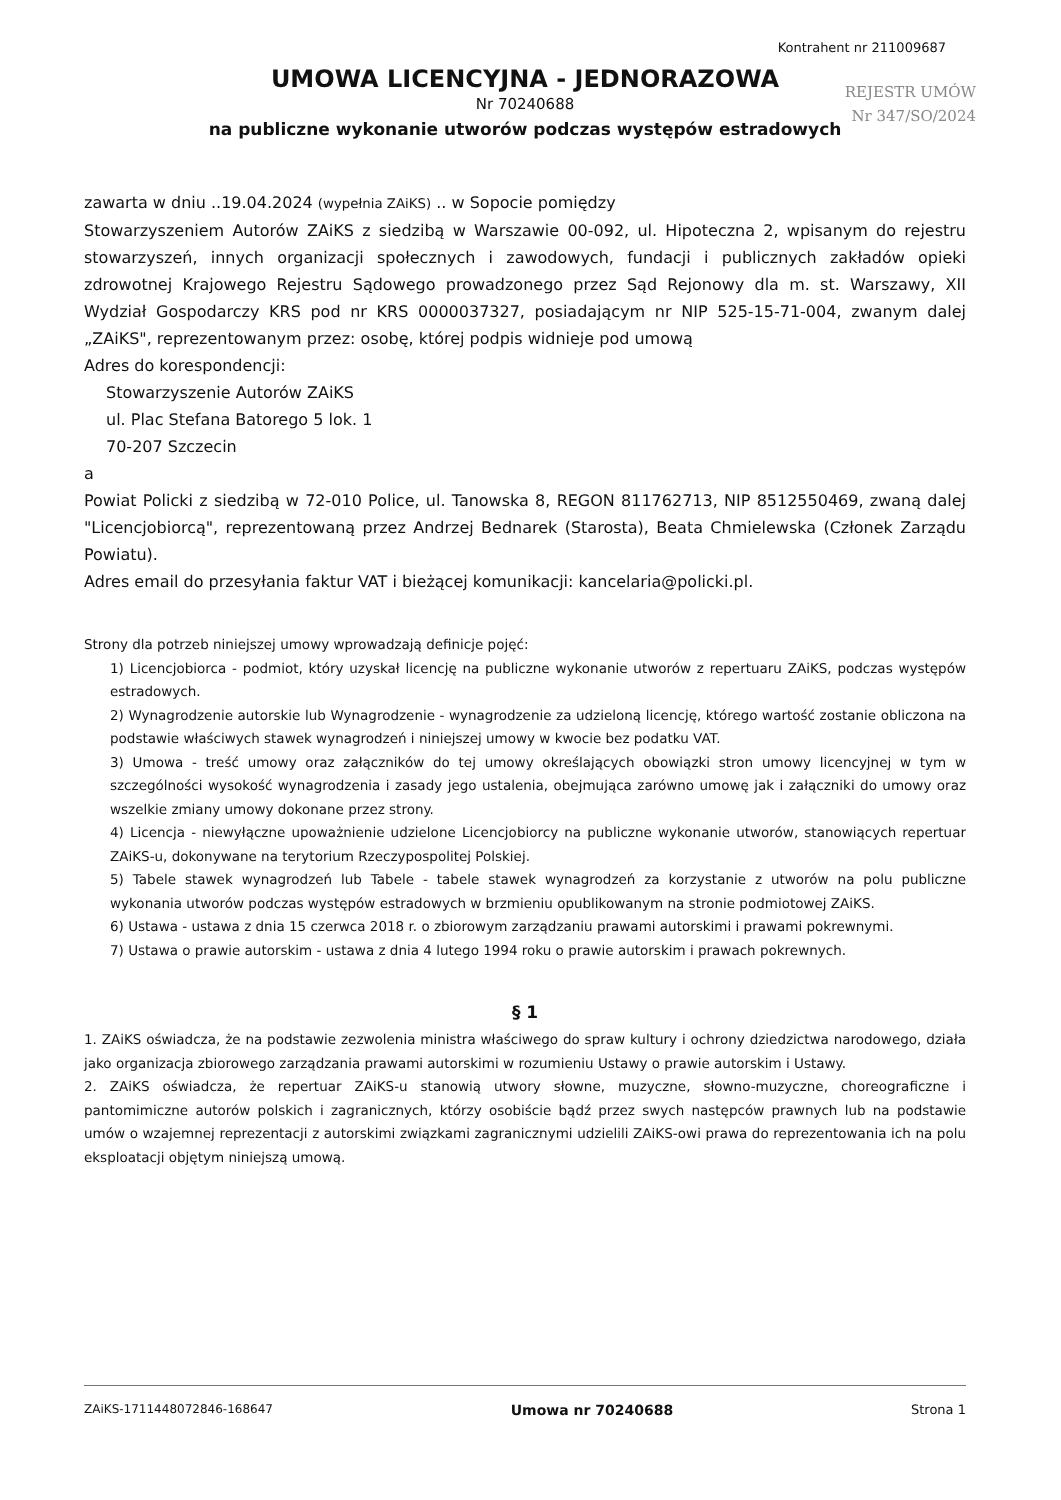Kontrahent nr 211009687
REJESTR UMÓW
Nr 347/SO/2024
UMOWA LICENCYJNA - JEDNORAZOWA
Nr 70240688
na publiczne wykonanie utworów podczas występów estradowych
zawarta w dniu ..19.04.2024 (wypełnia ZAiKS) .. w Sopocie pomiędzy
Stowarzyszeniem Autorów ZAiKS z siedzibą w Warszawie 00-092, ul. Hipoteczna 2, wpisanym do rejestru stowarzyszeń, innych organizacji społecznych i zawodowych, fundacji i publicznych zakładów opieki zdrowotnej Krajowego Rejestru Sądowego prowadzonego przez Sąd Rejonowy dla m. st. Warszawy, XII Wydział Gospodarczy KRS pod nr KRS 0000037327, posiadającym nr NIP 525-15-71-004, zwanym dalej „ZAiKS", reprezentowanym przez: osobę, której podpis widnieje pod umową
Adres do korespondencji:
Stowarzyszenie Autorów ZAiKS
ul. Plac Stefana Batorego 5 lok. 1
70-207 Szczecin
a
Powiat Policki z siedzibą w 72-010 Police, ul. Tanowska 8, REGON 811762713, NIP 8512550469, zwaną dalej "Licencjobiorcą", reprezentowaną przez Andrzej Bednarek (Starosta), Beata Chmielewska (Członek Zarządu Powiatu).
Adres email do przesyłania faktur VAT i bieżącej komunikacji: kancelaria@policki.pl.
Strony dla potrzeb niniejszej umowy wprowadzają definicje pojęć:
1) Licencjobiorca - podmiot, który uzyskał licencję na publiczne wykonanie utworów z repertuaru ZAiKS, podczas występów estradowych.
2) Wynagrodzenie autorskie lub Wynagrodzenie - wynagrodzenie za udzieloną licencję, którego wartość zostanie obliczona na podstawie właściwych stawek wynagrodzeń i niniejszej umowy w kwocie bez podatku VAT.
3) Umowa - treść umowy oraz załączników do tej umowy określających obowiązki stron umowy licencyjnej w tym w szczególności wysokość wynagrodzenia i zasady jego ustalenia, obejmująca zarówno umowę jak i załączniki do umowy oraz wszelkie zmiany umowy dokonane przez strony.
4) Licencja - niewyłączne upoważnienie udzielone Licencjobiorcy na publiczne wykonanie utworów, stanowiących repertuar ZAiKS-u, dokonywane na terytorium Rzeczypospolitej Polskiej.
5) Tabele stawek wynagrodzeń lub Tabele - tabele stawek wynagrodzeń za korzystanie z utworów na polu publiczne wykonania utworów podczas występów estradowych w brzmieniu opublikowanym na stronie podmiotowej ZAiKS.
6) Ustawa - ustawa z dnia 15 czerwca 2018 r. o zbiorowym zarządzaniu prawami autorskimi i prawami pokrewnymi.
7) Ustawa o prawie autorskim - ustawa z dnia 4 lutego 1994 roku o prawie autorskim i prawach pokrewnych.
§ 1
1. ZAiKS oświadcza, że na podstawie zezwolenia ministra właściwego do spraw kultury i ochrony dziedzictwa narodowego, działa jako organizacja zbiorowego zarządzania prawami autorskimi w rozumieniu Ustawy o prawie autorskim i Ustawy.
2. ZAiKS oświadcza, że repertuar ZAiKS-u stanowią utwory słowne, muzyczne, słowno-muzyczne, choreograficzne i pantomimiczne autorów polskich i zagranicznych, którzy osobiście bądź przez swych następców prawnych lub na podstawie umów o wzajemnej reprezentacji z autorskimi związkami zagranicznymi udzielili ZAiKS-owi prawa do reprezentowania ich na polu eksploatacji objętym niniejszą umową.
ZAiKS-1711448072846-168647 Umowa nr 70240688 Strona 1